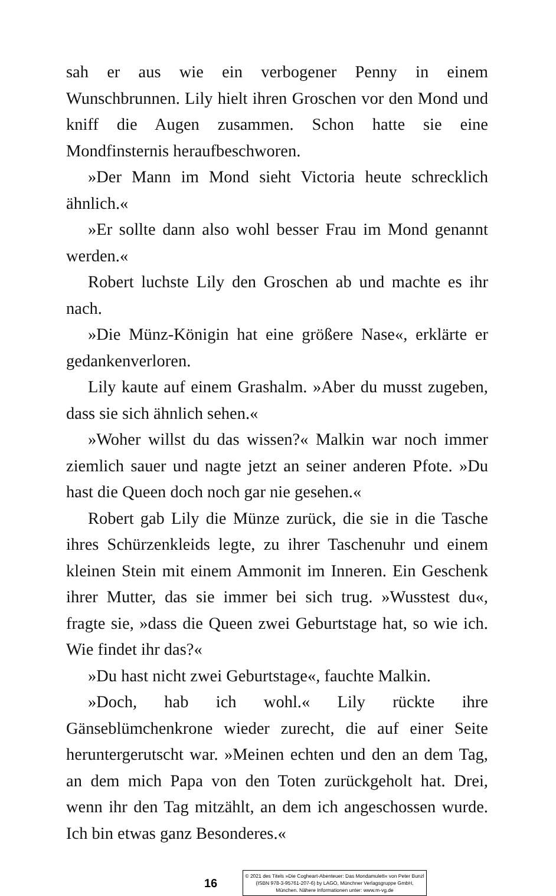sah er aus wie ein verbogener Penny in einem Wunschbrunnen. Lily hielt ihren Groschen vor den Mond und kniff die Augen zusammen. Schon hatte sie eine Mondfinsternis heraufbeschworen.
»Der Mann im Mond sieht Victoria heute schrecklich ähnlich.«
»Er sollte dann also wohl besser Frau im Mond genannt werden.«
Robert luchste Lily den Groschen ab und machte es ihr nach.
»Die Münz-Königin hat eine größere Nase«, erklärte er gedankenverloren.
Lily kaute auf einem Grashalm. »Aber du musst zugeben, dass sie sich ähnlich sehen.«
»Woher willst du das wissen?« Malkin war noch immer ziemlich sauer und nagte jetzt an seiner anderen Pfote. »Du hast die Queen doch noch gar nie gesehen.«
Robert gab Lily die Münze zurück, die sie in die Tasche ihres Schürzenkleids legte, zu ihrer Taschenuhr und einem kleinen Stein mit einem Ammonit im Inneren. Ein Geschenk ihrer Mutter, das sie immer bei sich trug. »Wusstest du«, fragte sie, »dass die Queen zwei Geburtstage hat, so wie ich. Wie findet ihr das?«
»Du hast nicht zwei Geburtstage«, fauchte Malkin.
»Doch, hab ich wohl.« Lily rückte ihre Gänseblümchenkrone wieder zurecht, die auf einer Seite heruntergerutscht war. »Meinen echten und den an dem Tag, an dem mich Papa von den Toten zurückgeholt hat. Drei, wenn ihr den Tag mitzählt, an dem ich angeschossen wurde. Ich bin etwas ganz Besonderes.«
16
© 2021 des Titels »Die Cogheart-Abenteuer: Das Mondamulett« von Peter Bunzl (ISBN 978-3-95761-207-6) by LAGO, Münchner Verlagsgruppe GmbH, München. Nähere Informationen unter: www.m-vg.de